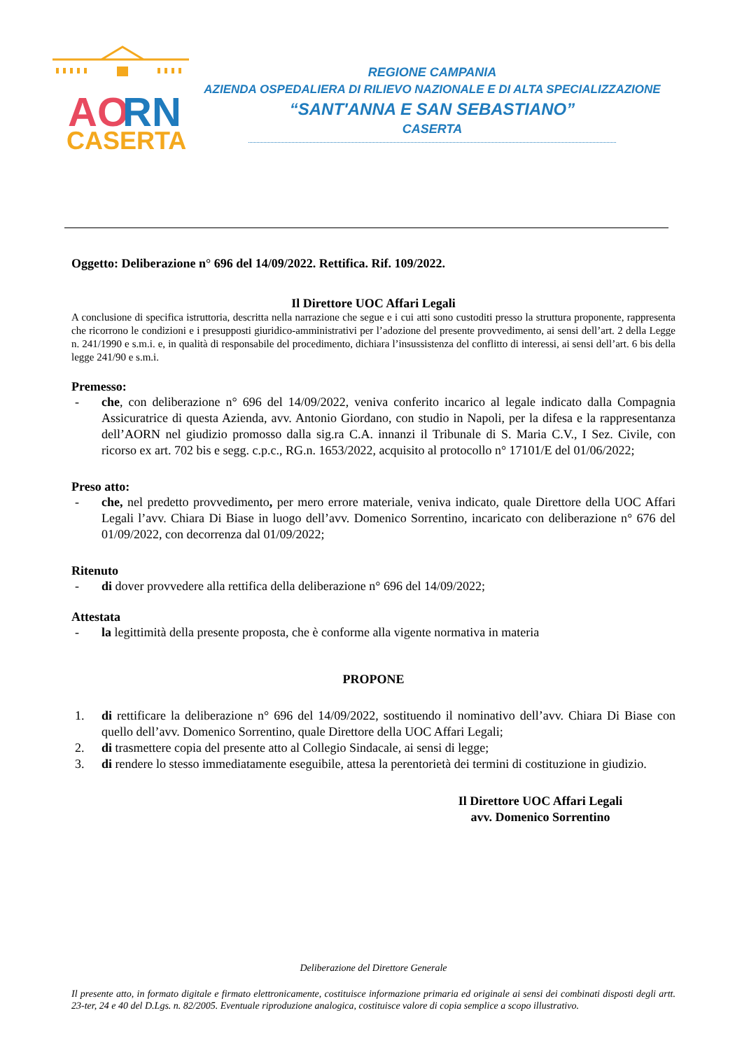AO
RN
CASERTA
REGIONE CAMPANIA
AZIENDA OSPEDALIERA DI RILIEVO NAZIONALE E DI ALTA SPECIALIZZAZIONE
“SANT'ANNA E SAN SEBASTIANO”
CASERTA
Oggetto: Deliberazione n° 696 del 14/09/2022. Rettifica. Rif. 109/2022.
Il Direttore UOC Affari Legali
A conclusione di specifica istruttoria, descritta nella narrazione che segue e i cui atti sono custoditi presso la struttura proponente, rappresenta che ricorrono le condizioni e i presupposti giuridico-amministrativi per l’adozione del presente provvedimento, ai sensi dell’art. 2 della Legge n. 241/1990 e s.m.i. e, in qualità di responsabile del procedimento, dichiara l’insussistenza del conflitto di interessi, ai sensi dell’art. 6 bis della legge 241/90 e s.m.i.
Premesso:
- che, con deliberazione n° 696 del 14/09/2022, veniva conferito incarico al legale indicato dalla Compagnia Assicuratrice di questa Azienda, avv. Antonio Giordano, con studio in Napoli, per la difesa e la rappresentanza dell’AORN nel giudizio promosso dalla sig.ra C.A. innanzi il Tribunale di S. Maria C.V., I Sez. Civile, con ricorso ex art. 702 bis e segg. c.p.c., RG.n. 1653/2022, acquisito al protocollo n° 17101/E del 01/06/2022;
Preso atto:
- che, nel predetto provvedimento, per mero errore materiale, veniva indicato, quale Direttore della UOC Affari Legali l’avv. Chiara Di Biase in luogo dell’avv. Domenico Sorrentino, incaricato con deliberazione n° 676 del 01/09/2022, con decorrenza dal 01/09/2022;
Ritenuto
- di dover provvedere alla rettifica della deliberazione n° 696 del 14/09/2022;
Attestata
- la legittimità della presente proposta, che è conforme alla vigente normativa in materia
PROPONE
1. di rettificare la deliberazione n° 696 del 14/09/2022, sostituendo il nominativo dell’avv. Chiara Di Biase con quello dell’avv. Domenico Sorrentino, quale Direttore della UOC Affari Legali;
2. di trasmettere copia del presente atto al Collegio Sindacale, ai sensi di legge;
3. di rendere lo stesso immediatamente eseguibile, attesa la perentorietà dei termini di costituzione in giudizio.
Il Direttore UOC Affari Legali
avv. Domenico Sorrentino
Deliberazione del Direttore Generale
Il presente atto, in formato digitale e firmato elettronicamente, costituisce informazione primaria ed originale ai sensi dei combinati disposti degli artt. 23-ter, 24 e 40 del D.Lgs. n. 82/2005. Eventuale riproduzione analogica, costituisce valore di copia semplice a scopo illustrativo.